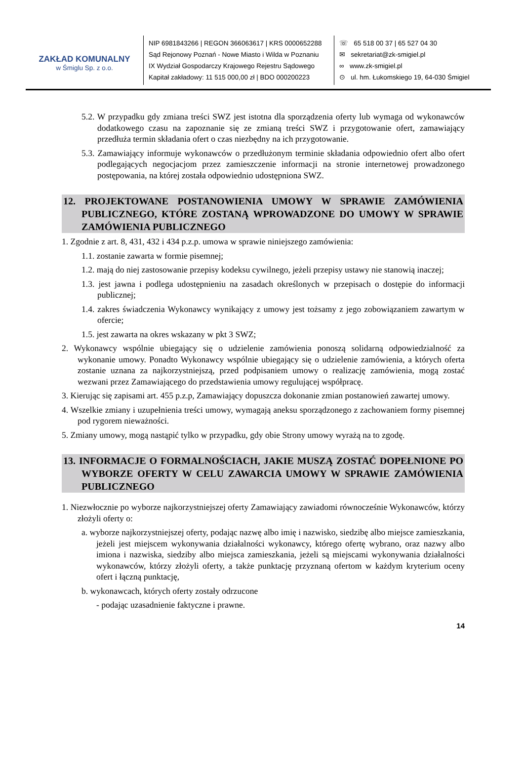ZAKŁAD KOMUNALNY
w Śmiglu Sp. z o.o.
NIP 6981843266 | REGON 366063617 | KRS 0000652288
Sąd Rejonowy Poznań - Nowe Miasto i Wilda w Poznaniu
IX Wydział Gospodarczy Krajowego Rejestru Sądowego
Kapitał zakładowy: 11 515 000,00 zł | BDO 000200223
☏ 65 518 00 37 | 65 527 04 30
✉ sekretariat@zk-smigiel.pl
∞ www.zk-smigiel.pl
⊙ ul. hm. Łukomskiego 19, 64-030 Śmigiel
5.2. W przypadku gdy zmiana treści SWZ jest istotna dla sporządzenia oferty lub wymaga od wykonawców dodatkowego czasu na zapoznanie się ze zmianą treści SWZ i przygotowanie ofert, zamawiający przedłuża termin składania ofert o czas niezbędny na ich przygotowanie.
5.3. Zamawiający informuje wykonawców o przedłużonym terminie składania odpowiednio ofert albo ofert podlegających negocjacjom przez zamieszczenie informacji na stronie internetowej prowadzonego postępowania, na której została odpowiednio udostępniona SWZ.
12. PROJEKTOWANE POSTANOWIENIA UMOWY W SPRAWIE ZAMÓWIENIA PUBLICZNEGO, KTÓRE ZOSTANĄ WPROWADZONE DO UMOWY W SPRAWIE ZAMÓWIENIA PUBLICZNEGO
1. Zgodnie z art. 8, 431, 432 i 434 p.z.p. umowa w sprawie niniejszego zamówienia:
1.1. zostanie zawarta w formie pisemnej;
1.2. mają do niej zastosowanie przepisy kodeksu cywilnego, jeżeli przepisy ustawy nie stanowią inaczej;
1.3. jest jawna i podlega udostępnieniu na zasadach określonych w przepisach o dostępie do informacji publicznej;
1.4. zakres świadczenia Wykonawcy wynikający z umowy jest tożsamy z jego zobowiązaniem zawartym w ofercie;
1.5. jest zawarta na okres wskazany w pkt 3 SWZ;
2. Wykonawcy wspólnie ubiegający się o udzielenie zamówienia ponoszą solidarną odpowiedzialność za wykonanie umowy. Ponadto Wykonawcy wspólnie ubiegający się o udzielenie zamówienia, a których oferta zostanie uznana za najkorzystniejszą, przed podpisaniem umowy o realizację zamówienia, mogą zostać wezwani przez Zamawiającego do przedstawienia umowy regulującej współpracę.
3. Kierując się zapisami art. 455 p.z.p, Zamawiający dopuszcza dokonanie zmian postanowień zawartej umowy.
4. Wszelkie zmiany i uzupełnienia treści umowy, wymagają aneksu sporządzonego z zachowaniem formy pisemnej pod rygorem nieważności.
5. Zmiany umowy, mogą nastąpić tylko w przypadku, gdy obie Strony umowy wyrażą na to zgodę.
13. INFORMACJE O FORMALNOŚCIACH, JAKIE MUSZĄ ZOSTAĆ DOPEŁNIONE PO WYBORZE OFERTY W CELU ZAWARCIA UMOWY W SPRAWIE ZAMÓWIENIA PUBLICZNEGO
1. Niezwłocznie po wyborze najkorzystniejszej oferty Zamawiający zawiadomi równocześnie Wykonawców, którzy złożyli oferty o:
a. wyborze najkorzystniejszej oferty, podając nazwę albo imię i nazwisko, siedzibę albo miejsce zamieszkania, jeżeli jest miejscem wykonywania działalności wykonawcy, którego ofertę wybrano, oraz nazwy albo imiona i nazwiska, siedziby albo miejsca zamieszkania, jeżeli są miejscami wykonywania działalności wykonawców, którzy złożyli oferty, a także punktację przyznaną ofertom w każdym kryterium oceny ofert i łączną punktację,
b. wykonawcach, których oferty zostały odrzucone
- podając uzasadnienie faktyczne i prawne.
14